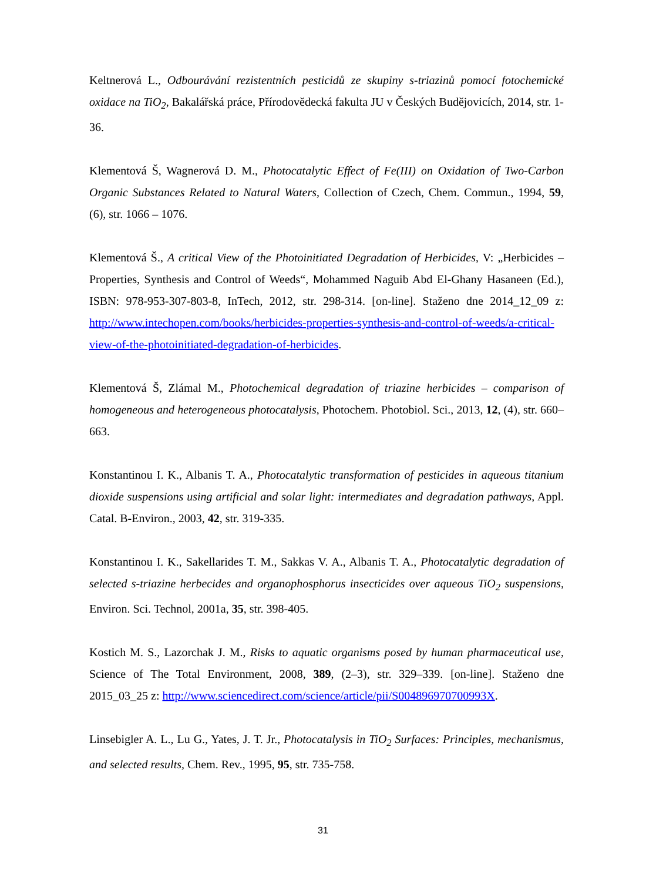Keltnerová L., Odbourávání rezistentních pesticidů ze skupiny s-triazinů pomocí fotochemické oxidace na TiO<sub>2</sub>, Bakalářská práce, Přírodovědecká fakulta JU v Českých Budějovicích, 2014, str. 1-36.
Klementová Š, Wagnerová D. M., Photocatalytic Effect of Fe(III) on Oxidation of Two-Carbon Organic Substances Related to Natural Waters, Collection of Czech, Chem. Commun., 1994, 59, (6), str. 1066 – 1076.
Klementová Š., A critical View of the Photoinitiated Degradation of Herbicides, V: „Herbicides – Properties, Synthesis and Control of Weeds“, Mohammed Naguib Abd El-Ghany Hasaneen (Ed.), ISBN: 978-953-307-803-8, InTech, 2012, str. 298-314. [on-line]. Staženo dne 2014_12_09 z: http://www.intechopen.com/books/herbicides-properties-synthesis-and-control-of-weeds/a-critical-view-of-the-photoinitiated-degradation-of-herbicides.
Klementová Š, Zlámal M., Photochemical degradation of triazine herbicides – comparison of homogeneous and heterogeneous photocatalysis, Photochem. Photobiol. Sci., 2013, 12, (4), str. 660–663.
Konstantinou I. K., Albanis T. A., Photocatalytic transformation of pesticides in aqueous titanium dioxide suspensions using artificial and solar light: intermediates and degradation pathways, Appl. Catal. B-Environ., 2003, 42, str. 319-335.
Konstantinou I. K., Sakellarides T. M., Sakkas V. A., Albanis T. A., Photocatalytic degradation of selected s-triazine herbecides and organophosphorus insecticides over aqueous TiO<sub>2</sub> suspensions, Environ. Sci. Technol, 2001a, 35, str. 398-405.
Kostich M. S., Lazorchak J. M., Risks to aquatic organisms posed by human pharmaceutical use, Science of The Total Environment, 2008, 389, (2–3), str. 329–339. [on-line]. Staženo dne 2015_03_25 z: http://www.sciencedirect.com/science/article/pii/S004896970700993X.
Linsebigler A. L., Lu G., Yates, J. T. Jr., Photocatalysis in TiO<sub>2</sub> Surfaces: Principles, mechanismus, and selected results, Chem. Rev., 1995, 95, str. 735-758.
31